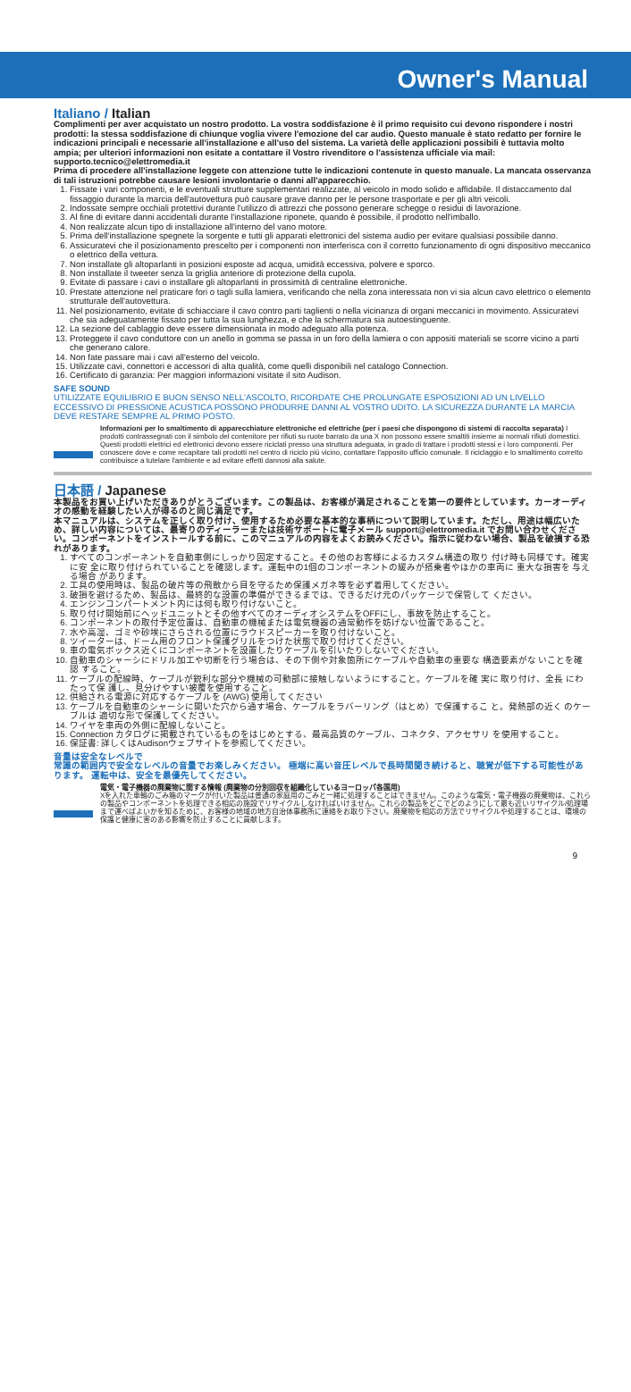Owner's Manual
Italiano / Italian
Complimenti per aver acquistato un nostro prodotto. La vostra soddisfazione è il primo requisito cui devono rispondere i nostri prodotti: la stessa soddisfazione di chiunque voglia vivere l'emozione del car audio. Questo manuale è stato redatto per fornire le indicazioni principali e necessarie all'installazione e all'uso del sistema. La varietà delle applicazioni possibili è tuttavia molto ampia; per ulteriori informazioni non esitate a contattare il Vostro rivenditore o l'assistenza ufficiale via mail: supporto.tecnico@elettromedia.it
Prima di procedere all'installazione leggete con attenzione tutte le indicazioni contenute in questo manuale. La mancata osservanza di tali istruzioni potrebbe causare lesioni involontarie o danni all'apparecchio.
1. Fissate i vari componenti, e le eventuali strutture supplementari realizzate, al veicolo in modo solido e affidabile. Il distaccamento dal fissaggio durante la marcia dell'autovettura può causare grave danno per le persone trasportate e per gli altri veicoli.
2. Indossate sempre occhiali protettivi durante l'utilizzo di attrezzi che possono generare schegge o residui di lavorazione.
3. Al fine di evitare danni accidentali durante l'installazione riponete, quando è possibile, il prodotto nell'imballo.
4. Non realizzate alcun tipo di installazione all'interno del vano motore.
5. Prima dell'installazione spegnete la sorgente e tutti gli apparati elettronici del sistema audio per evitare qualsiasi possibile danno.
6. Assicuratevi che il posizionamento prescelto per i componenti non interferisca con il corretto funzionamento di ogni dispositivo meccanico o elettrico della vettura.
7. Non installate gli altoparlanti in posizioni esposte ad acqua, umidità eccessiva, polvere e sporco.
8. Non installate il tweeter senza la griglia anteriore di protezione della cupola.
9. Evitate di passare i cavi o installare gli altoparlanti in prossimità di centraline elettroniche.
10. Prestate attenzione nel praticare fori o tagli sulla lamiera, verificando che nella zona interessata non vi sia alcun cavo elettrico o elemento strutturale dell'autovettura.
11. Nel posizionamento, evitate di schiacciare il cavo contro parti taglienti o nella vicinanza di organi meccanici in movimento. Assicuratevi che sia adeguatamente fissato per tutta la sua lunghezza, e che la schermatura sia autoestinguente.
12. La sezione del cablaggio deve essere dimensionata in modo adeguato alla potenza.
13. Proteggete il cavo conduttore con un anello in gomma se passa in un foro della lamiera o con appositi materiali se scorre vicino a parti che generano calore.
14. Non fate passare mai i cavi all'esterno del veicolo.
15. Utilizzate cavi, connettori e accessori di alta qualità, come quelli disponibili nel catalogo Connection.
16. Certificato di garanzia: Per maggiori informazioni visitate il sito Audison.
SAFE SOUND
UTILIZZATE EQUILIBRIO E BUON SENSO NELL'ASCOLTO, RICORDATE CHE PROLUNGATE ESPOSIZIONI AD UN LIVELLO ECCESSIVO DI PRESSIONE ACUSTICA POSSONO PRODURRE DANNI AL VOSTRO UDITO. LA SICUREZZA DURANTE LA MARCIA DEVE RESTARE SEMPRE AL PRIMO POSTO.
Informazioni per lo smaltimento di apparecchiature elettroniche ed elettriche (per i paesi che dispongono di sistemi di raccolta separata) I prodotti contrassegnati con il simbolo del contenitore per rifiuti su ruote barrato da una X non possono essere smaltiti insieme ai normali rifiuti domestici. Questi prodotti elettrici ed elettronici devono essere riciclati presso una struttura adeguata, in grado di trattare i prodotti stessi e i loro componenti. Per conoscere dove e come recapitare tali prodotti nel centro di riciclo più vicino, contattare l'apposito ufficio comunale. Il riciclaggio e lo smaltimento corretto contribuisce a tutelare l'ambiente e ad evitare effetti dannosi alla salute.
日本語 / Japanese
本製品をお買い上げいただきありがとうございます。この製品は、お客様が満足されることを第一の要件としています。カーオーディオの感動を経験したい人が得るのと同じ満足です。
本マニュアルは、システムを正しく取り付け、使用するため必要な基本的な事柄について説明しています。ただし、用途は幅広いため、詳しい内容については、最寄りのディーラーまたは技術サポートに電子メール support@elettromedia.it でお問い合わせください。コンポーネントをインストールする前に、このマニュアルの内容をよくお読みください。指示に従わない場合、製品を破損する恐れがあります。
1. すべてのコンポーネントを自動車側にしっかり固定すること。その他のお客様によるカスタム構造の取り 付け時も同様です。確実に安 全に取り付けられていることを確認します。運転中の1個のコンポーネントの緩みが搭乗者やほかの車両に 重大な損害を 与える場合 があります。
2. 工具の使用時は、製品の破片等の飛散から目を守るため保護メガネ等を必ず着用してください。
3. 破損を避けるため、製品は、最終的な設置の準備ができるまでは、できるだけ元のパッケージで保管して ください。
4. エンジンコンパートメント内には何も取り付けないこと。
5. 取り付け開始前にヘッドユニットとその他すべてのオーディオシステムをOFFにし、事故を防止すること。
6. コンポーネントの取付予定位置は、自動車の機械または電気機器の通常動作を妨げない位置であること。
7. 水や高湿、ゴミや砂埃にさらされる位置にラウドスピーカーを取り付けないこと。
8. ツイーターは、ドーム用のフロント保護グリルをつけた状態で取り付けてください。
9. 車の電気ボックス近くにコンポーネントを設置したりケーブルを引いたりしないでください。
10. 自動車のシャーシにドリル加工や切断を行う場合は、その下側や対象箇所にケーブルや自動車の重要な 構造要素がな いことを確認 すること。
11. ケーブルの配線時、ケーブルが鋭利な部分や機械の可動部に接触しないようにすること。ケーブルを確 実に 取り付け、全長 にわたって保 護し、見分けやすい被覆を使用すること。
12. 供給される電源に対応するケーブルを (AWG) 使用してください
13. ケーブルを自動車のシャーシに開いた穴から通す場合、ケーブルをラバーリング（はとめ）で保護するこ と。発熱部の近く のケーブルは 適切な形で保護してください。
14. ワイヤを車両の外側に配線しないこと。
15. Connection カタログに掲載されているものをはじめとする、最高品質のケーブル、コネクタ、アクセサリ を使用すること。
16. 保証書: 詳しくはAudisonウェブサイトを参照してください。
音量は安全なレベルで
常識の範囲内で安全なレベルの音量でお楽しみください。 極端に高い音圧レベルで長時間聞き続けると、聴覚が低下する可能性があります。 運転中は、安全を最優先してください。
電気・電子機器の廃棄物に関する情報 (廃棄物の分別回収を組織化しているヨーロッパ各国用)
Xを入れた車輪のごみ箱のマークが付いた製品は普通の家庭用のごみと一緒に処理することはできません。このような電気・電子機器の廃棄物は、これらの製品やコンポーネントを処理できる相応の施設でリサイクルしなければいけません。これらの製品をどこでどのようにして最も近いリサイクル/処理場まで運べばよいかを知るために、お客様の地域の地方自治体事務所に連絡をお取り下さい。廃棄物を相応の方法でリサイクルや処理することは、環境の保護と健康に害のある影響を防止することに貢献します。
9